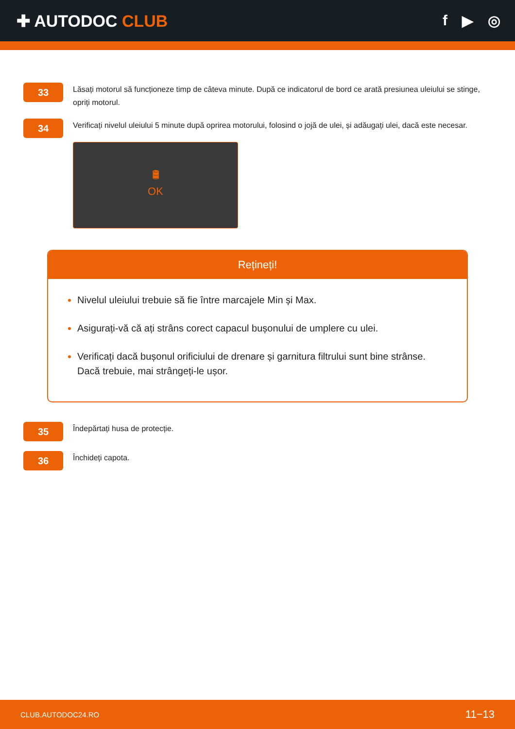✚ AUTODOC CLUB f ▶ ◎
33
Lăsați motorul să funcționeze timp de câteva minute. După ce indicatorul de bord ce arată presiunea uleiului se stinge, opriți motorul.
34
Verificați nivelul uleiului 5 minute după oprirea motorului, folosind o jojă de ulei, și adăugați ulei, dacă este necesar.
🛢
OK
Rețineți!
Nivelul uleiului trebuie să fie între marcajele Min și Max.
Asigurați-vă că ați strâns corect capacul bușonului de umplere cu ulei.
Verificați dacă bușonul orificiului de drenare și garnitura filtrului sunt bine strânse. Dacă trebuie, mai strângeți-le ușor.
35
Îndepărtați husa de protecție.
36
Închideți capota.
CLUB.AUTODOC24.RO 11−13